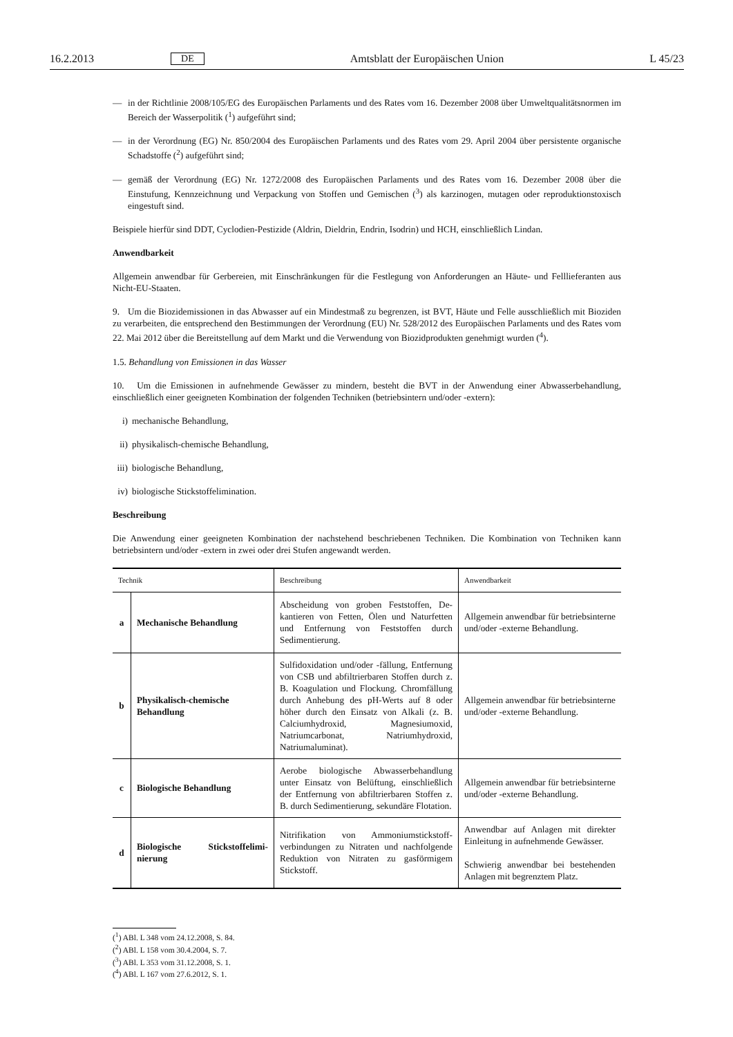16.2.2013 DE Amtsblatt der Europäischen Union L 45/23
— in der Richtlinie 2008/105/EG des Europäischen Parlaments und des Rates vom 16. Dezember 2008 über Umwelt­qualitätsnormen im Bereich der Wasserpolitik (<sup>1</sup>) aufgeführt sind;
— in der Verordnung (EG) Nr. 850/2004 des Europäischen Parlaments und des Rates vom 29. April 2004 über persistente organische Schadstoffe (<sup>2</sup>) aufgeführt sind;
— gemäß der Verordnung (EG) Nr. 1272/2008 des Europäischen Parlaments und des Rates vom 16. Dezember 2008 über die Einstufung, Kennzeichnung und Verpackung von Stoffen und Gemischen (<sup>3</sup>) als karzinogen, mutagen oder reproduktionstoxisch eingestuft sind.
Beispiele hierfür sind DDT, Cyclodien-Pestizide (Aldrin, Dieldrin, Endrin, Isodrin) und HCH, einschließlich Lindan.
Anwendbarkeit
Allgemein anwendbar für Gerbereien, mit Einschränkungen für die Festlegung von Anforderungen an Häute- und Fell­lieferanten aus Nicht-EU-Staaten.
9. Um die Biozidemissionen in das Abwasser auf ein Mindestmaß zu begrenzen, ist BVT, Häute und Felle ausschließ­lich mit Bioziden zu verarbeiten, die entsprechend den Bestimmungen der Verordnung (EU) Nr. 528/2012 des Europäi­schen Parlaments und des Rates vom 22. Mai 2012 über die Bereitstellung auf dem Markt und die Verwendung von Biozidprodukten genehmigt wurden (<sup>4</sup>).
1.5. Behandlung von Emissionen in das Wasser
10. Um die Emissionen in aufnehmende Gewässer zu mindern, besteht die BVT in der Anwendung einer Abwasser­behandlung, einschließlich einer geeigneten Kombination der folgenden Techniken (betriebsintern und/oder -extern):
i) mechanische Behandlung,
ii) physikalisch-chemische Behandlung,
iii) biologische Behandlung,
iv) biologische Stickstoffelimination.
Beschreibung
Die Anwendung einer geeigneten Kombination der nachstehend beschriebenen Techniken. Die Kombination von Tech­niken kann betriebsintern und/oder -extern in zwei oder drei Stufen angewandt werden.
| Technik | | Beschreibung | Anwendbarkeit |
| --- | --- | --- | --- |
| a | Mechanische Behandlung | Abscheidung von groben Feststoffen, De­kantieren von Fetten, Ölen und Naturfet­ten und Entfernung von Feststoffen durch Sedimentierung. | Allgemein anwendbar für betriebs­interne und/oder -externe Behand­lung. |
| b | Physikalisch-chemische Behandlung | Sulfidoxidation und/oder -fällung, Entfer­nung von CSB und abfiltrierbaren Stoffen durch z. B. Koagulation und Flockung. Chromfällung durch Anhebung des pH-Werts auf 8 oder höher durch den Ein­satz von Alkali (z. B. Calciumhydroxid, Magnesiumoxid, Natriumcarbonat, Na­triumhydroxid, Natriumaluminat). | Allgemein anwendbar für betriebs­interne und/oder -externe Behand­lung. |
| c | Biologische Behandlung | Aerobe biologische Abwasserbehandlung unter Einsatz von Belüftung, einschließ­lich der Entfernung von abfiltrierbaren Stoffen z. B. durch Sedimentierung, se­kundäre Flotation. | Allgemein anwendbar für betriebs­interne und/oder -externe Behand­lung. |
| d | Biologische Stickstoffelimi­nierung | Nitrifikation von Ammoniumstickstoff­verbindungen zu Nitraten und nachfol­gende Reduktion von Nitraten zu gasför­migem Stickstoff. | Anwendbar auf Anlagen mit direkter Einleitung in aufnehmende Gewäs­ser. Schwierig anwendbar bei bestehen­den Anlagen mit begrenztem Platz. |
(<sup>1</sup>) ABl. L 348 vom 24.12.2008, S. 84.
(<sup>2</sup>) ABl. L 158 vom 30.4.2004, S. 7.
(<sup>3</sup>) ABl. L 353 vom 31.12.2008, S. 1.
(<sup>4</sup>) ABl. L 167 vom 27.6.2012, S. 1.